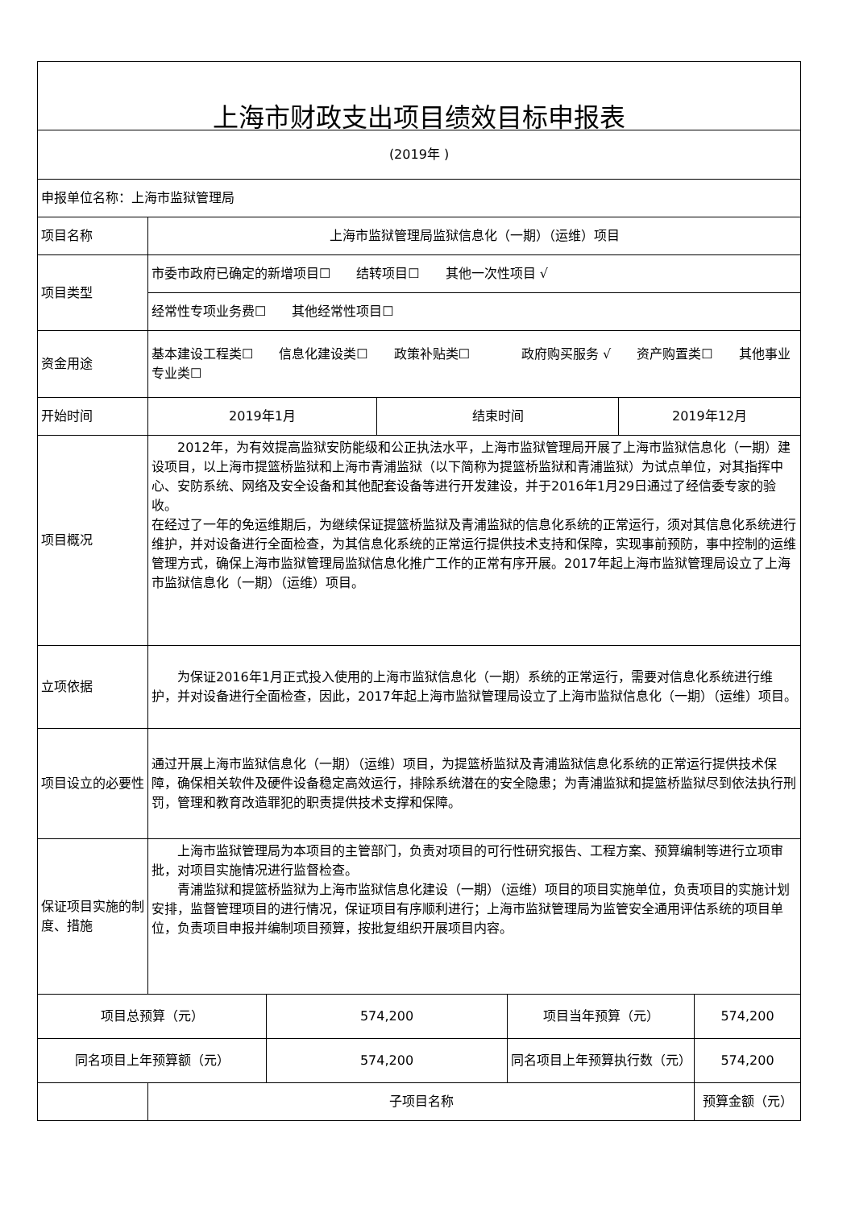| 上海市财政支出项目绩效目标申报表 | | | | | | |
| (2019年 ) | | | | | | |
| 申报单位名称：上海市监狱管理局 | | | | | | |
| 项目名称 | 上海市监狱管理局监狱信息化（一期）（运维）项目 | | | | | |
| 项目类型 | 市委市政府已确定的新增项目☐ 结转项目☐ 其他一次性项目 √ | | | | | |
| | 经常性专项业务费☐ 其他经常性项目☐ | | | | | |
| 资金用途 | 基本建设工程类☐ 信息化建设类☐ 政策补贴类☐ 政府购买服务 √ 资产购置类☐ 其他事业专业类☐ | | | | | |
| 开始时间 | 2019年1月 | | 结束时间 | | 2019年12月 | |
| 项目概况 | 2012年，为有效提高监狱安防能级和公正执法水平，上海市监狱管理局开展了上海市监狱信息化（一期）建设项目，以上海市提篮桥监狱和上海市青浦监狱（以下简称为提篮桥监狱和青浦监狱）为试点单位，对其指挥中心、安防系统、网络及安全设备和其他配套设备等进行开发建设，并于2016年1月29日通过了经信委专家的验收。 在经过了一年的免运维期后，为继续保证提篮桥监狱及青浦监狱的信息化系统的正常运行，须对其信息化系统进行维护，并对设备进行全面检查，为其信息化系统的正常运行提供技术支持和保障，实现事前预防，事中控制的运维管理方式，确保上海市监狱管理局监狱信息化推广工作的正常有序开展。2017年起上海市监狱管理局设立了上海市监狱信息化（一期）（运维）项目。 | | | | | |
| 立项依据 | 为保证2016年1月正式投入使用的上海市监狱信息化（一期）系统的正常运行，需要对信息化系统进行维护，并对设备进行全面检查，因此，2017年起上海市监狱管理局设立了上海市监狱信息化（一期）（运维）项目。 | | | | | |
| 项目设立的必要性 | 通过开展上海市监狱信息化（一期）（运维）项目，为提篮桥监狱及青浦监狱信息化系统的正常运行提供技术保障，确保相关软件及硬件设备稳定高效运行，排除系统潜在的安全隐患；为青浦监狱和提篮桥监狱尽到依法执行刑罚，管理和教育改造罪犯的职责提供技术支撑和保障。 | | | | | |
| 保证项目实施的制度、措施 | 上海市监狱管理局为本项目的主管部门，负责对项目的可行性研究报告、工程方案、预算编制等进行立项审批，对项目实施情况进行监督检查。 青浦监狱和提篮桥监狱为上海市监狱信息化建设（一期）（运维）项目的项目实施单位，负责项目的实施计划安排，监督管理项目的进行情况，保证项目有序顺利进行；上海市监狱管理局为监管安全通用评估系统的项目单位，负责项目申报并编制项目预算，按批复组织开展项目内容。 | | | | | |
| 项目总预算（元） | | 574,200 | | 项目当年预算（元） | | 574,200 |
| 同名项目上年预算额（元） | | 574,200 | | 同名项目上年预算执行数（元） | | 574,200 |
| | 子项目名称 | | | | | 预算金额（元） |